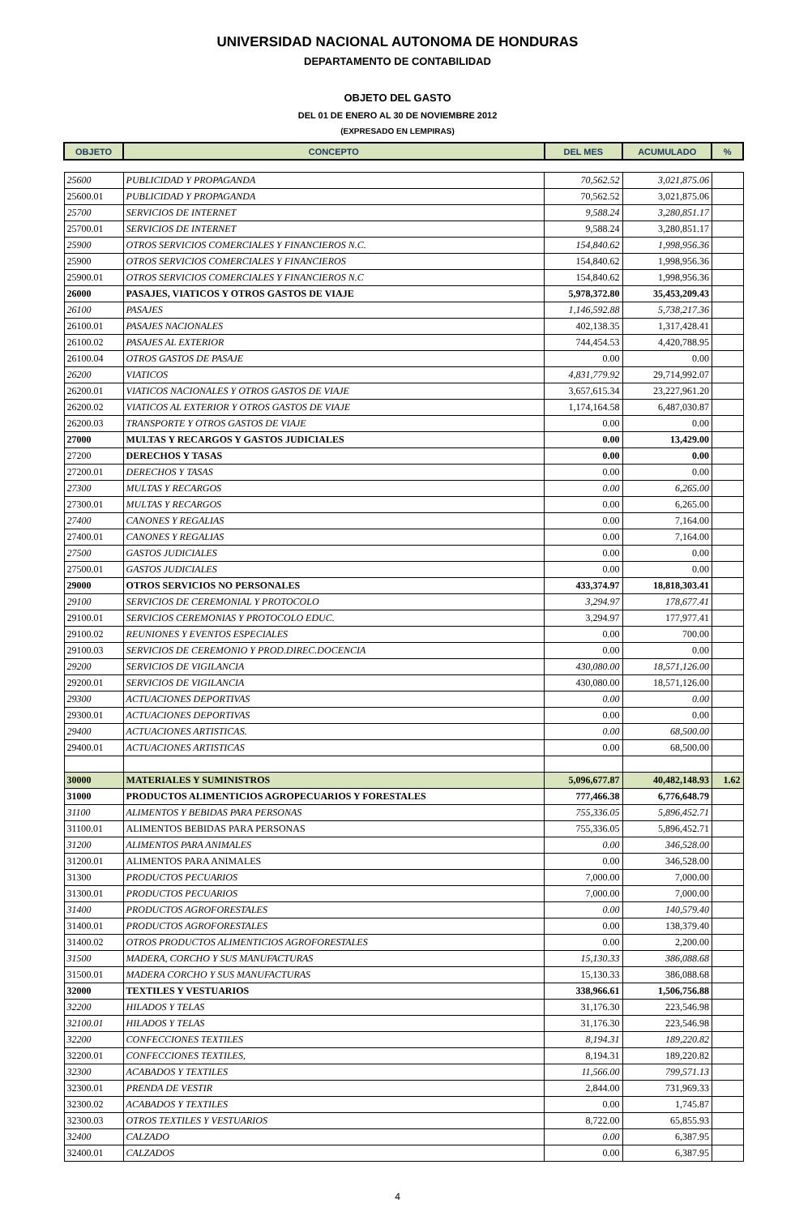UNIVERSIDAD NACIONAL AUTONOMA DE HONDURAS
DEPARTAMENTO DE CONTABILIDAD
OBJETO DEL GASTO
DEL 01 DE ENERO AL 30 DE NOVIEMBRE 2012
(EXPRESADO EN LEMPIRAS)
| OBJETO | CONCEPTO | DEL MES | ACUMULADO | % |
| --- | --- | --- | --- | --- |
| 25600 | PUBLICIDAD Y PROPAGANDA | 70,562.52 | 3,021,875.06 | |
| 25600.01 | PUBLICIDAD Y PROPAGANDA | 70,562.52 | 3,021,875.06 | |
| 25700 | SERVICIOS DE INTERNET | 9,588.24 | 3,280,851.17 | |
| 25700.01 | SERVICIOS DE INTERNET | 9,588.24 | 3,280,851.17 | |
| 25900 | OTROS SERVICIOS COMERCIALES Y FINANCIEROS N.C. | 154,840.62 | 1,998,956.36 | |
| 25900 | OTROS SERVICIOS COMERCIALES Y FINANCIEROS | 154,840.62 | 1,998,956.36 | |
| 25900.01 | OTROS SERVICIOS COMERCIALES Y FINANCIEROS N.C | 154,840.62 | 1,998,956.36 | |
| 26000 | PASAJES, VIATICOS Y OTROS GASTOS DE VIAJE | 5,978,372.80 | 35,453,209.43 | |
| 26100 | PASAJES | 1,146,592.88 | 5,738,217.36 | |
| 26100.01 | PASAJES NACIONALES | 402,138.35 | 1,317,428.41 | |
| 26100.02 | PASAJES AL EXTERIOR | 744,454.53 | 4,420,788.95 | |
| 26100.04 | OTROS GASTOS DE PASAJE | 0.00 | 0.00 | |
| 26200 | VIATICOS | 4,831,779.92 | 29,714,992.07 | |
| 26200.01 | VIATICOS NACIONALES Y OTROS GASTOS DE VIAJE | 3,657,615.34 | 23,227,961.20 | |
| 26200.02 | VIATICOS AL EXTERIOR Y OTROS GASTOS DE VIAJE | 1,174,164.58 | 6,487,030.87 | |
| 26200.03 | TRANSPORTE Y OTROS GASTOS DE VIAJE | 0.00 | 0.00 | |
| 27000 | MULTAS Y RECARGOS Y GASTOS JUDICIALES | 0.00 | 13,429.00 | |
| 27200 | DERECHOS Y TASAS | 0.00 | 0.00 | |
| 27200.01 | DERECHOS Y TASAS | 0.00 | 0.00 | |
| 27300 | MULTAS Y RECARGOS | 0.00 | 6,265.00 | |
| 27300.01 | MULTAS Y RECARGOS | 0.00 | 6,265.00 | |
| 27400 | CANONES Y REGALIAS | 0.00 | 7,164.00 | |
| 27400.01 | CANONES Y REGALIAS | 0.00 | 7,164.00 | |
| 27500 | GASTOS JUDICIALES | 0.00 | 0.00 | |
| 27500.01 | GASTOS JUDICIALES | 0.00 | 0.00 | |
| 29000 | OTROS SERVICIOS NO PERSONALES | 433,374.97 | 18,818,303.41 | |
| 29100 | SERVICIOS DE CEREMONIAL Y PROTOCOLO | 3,294.97 | 178,677.41 | |
| 29100.01 | SERVICIOS CEREMONIAS Y PROTOCOLO EDUC. | 3,294.97 | 177,977.41 | |
| 29100.02 | REUNIONES Y EVENTOS ESPECIALES | 0.00 | 700.00 | |
| 29100.03 | SERVICIOS DE CEREMONIO Y PROD.DIREC.DOCENCIA | 0.00 | 0.00 | |
| 29200 | SERVICIOS DE VIGILANCIA | 430,080.00 | 18,571,126.00 | |
| 29200.01 | SERVICIOS DE VIGILANCIA | 430,080.00 | 18,571,126.00 | |
| 29300 | ACTUACIONES DEPORTIVAS | 0.00 | 0.00 | |
| 29300.01 | ACTUACIONES DEPORTIVAS | 0.00 | 0.00 | |
| 29400 | ACTUACIONES ARTISTICAS. | 0.00 | 68,500.00 | |
| 29400.01 | ACTUACIONES ARTISTICAS | 0.00 | 68,500.00 | |
| 30000 | MATERIALES Y SUMINISTROS | 5,096,677.87 | 40,482,148.93 | 1.62 |
| 31000 | PRODUCTOS ALIMENTICIOS AGROPECUARIOS Y FORESTALES | 777,466.38 | 6,776,648.79 | |
| 31100 | ALIMENTOS Y BEBIDAS PARA PERSONAS | 755,336.05 | 5,896,452.71 | |
| 31100.01 | ALIMENTOS BEBIDAS PARA PERSONAS | 755,336.05 | 5,896,452.71 | |
| 31200 | ALIMENTOS PARA ANIMALES | 0.00 | 346,528.00 | |
| 31200.01 | ALIMENTOS PARA ANIMALES | 0.00 | 346,528.00 | |
| 31300 | PRODUCTOS PECUARIOS | 7,000.00 | 7,000.00 | |
| 31300.01 | PRODUCTOS PECUARIOS | 7,000.00 | 7,000.00 | |
| 31400 | PRODUCTOS AGROFORESTALES | 0.00 | 140,579.40 | |
| 31400.01 | PRODUCTOS AGROFORESTALES | 0.00 | 138,379.40 | |
| 31400.02 | OTROS PRODUCTOS ALIMENTICIOS AGROFORESTALES | 0.00 | 2,200.00 | |
| 31500 | MADERA, CORCHO Y SUS MANUFACTURAS | 15,130.33 | 386,088.68 | |
| 31500.01 | MADERA CORCHO Y SUS MANUFACTURAS | 15,130.33 | 386,088.68 | |
| 32000 | TEXTILES Y VESTUARIOS | 338,966.61 | 1,506,756.88 | |
| 32200 | HILADOS Y TELAS | 31,176.30 | 223,546.98 | |
| 32100.01 | HILADOS Y TELAS | 31,176.30 | 223,546.98 | |
| 32200 | CONFECCIONES TEXTILES | 8,194.31 | 189,220.82 | |
| 32200.01 | CONFECCIONES TEXTILES, | 8,194.31 | 189,220.82 | |
| 32300 | ACABADOS Y TEXTILES | 11,566.00 | 799,571.13 | |
| 32300.01 | PRENDA DE VESTIR | 2,844.00 | 731,969.33 | |
| 32300.02 | ACABADOS Y TEXTILES | 0.00 | 1,745.87 | |
| 32300.03 | OTROS TEXTILES Y VESTUARIOS | 8,722.00 | 65,855.93 | |
| 32400 | CALZADO | 0.00 | 6,387.95 | |
| 32400.01 | CALZADOS | 0.00 | 6,387.95 | |
4